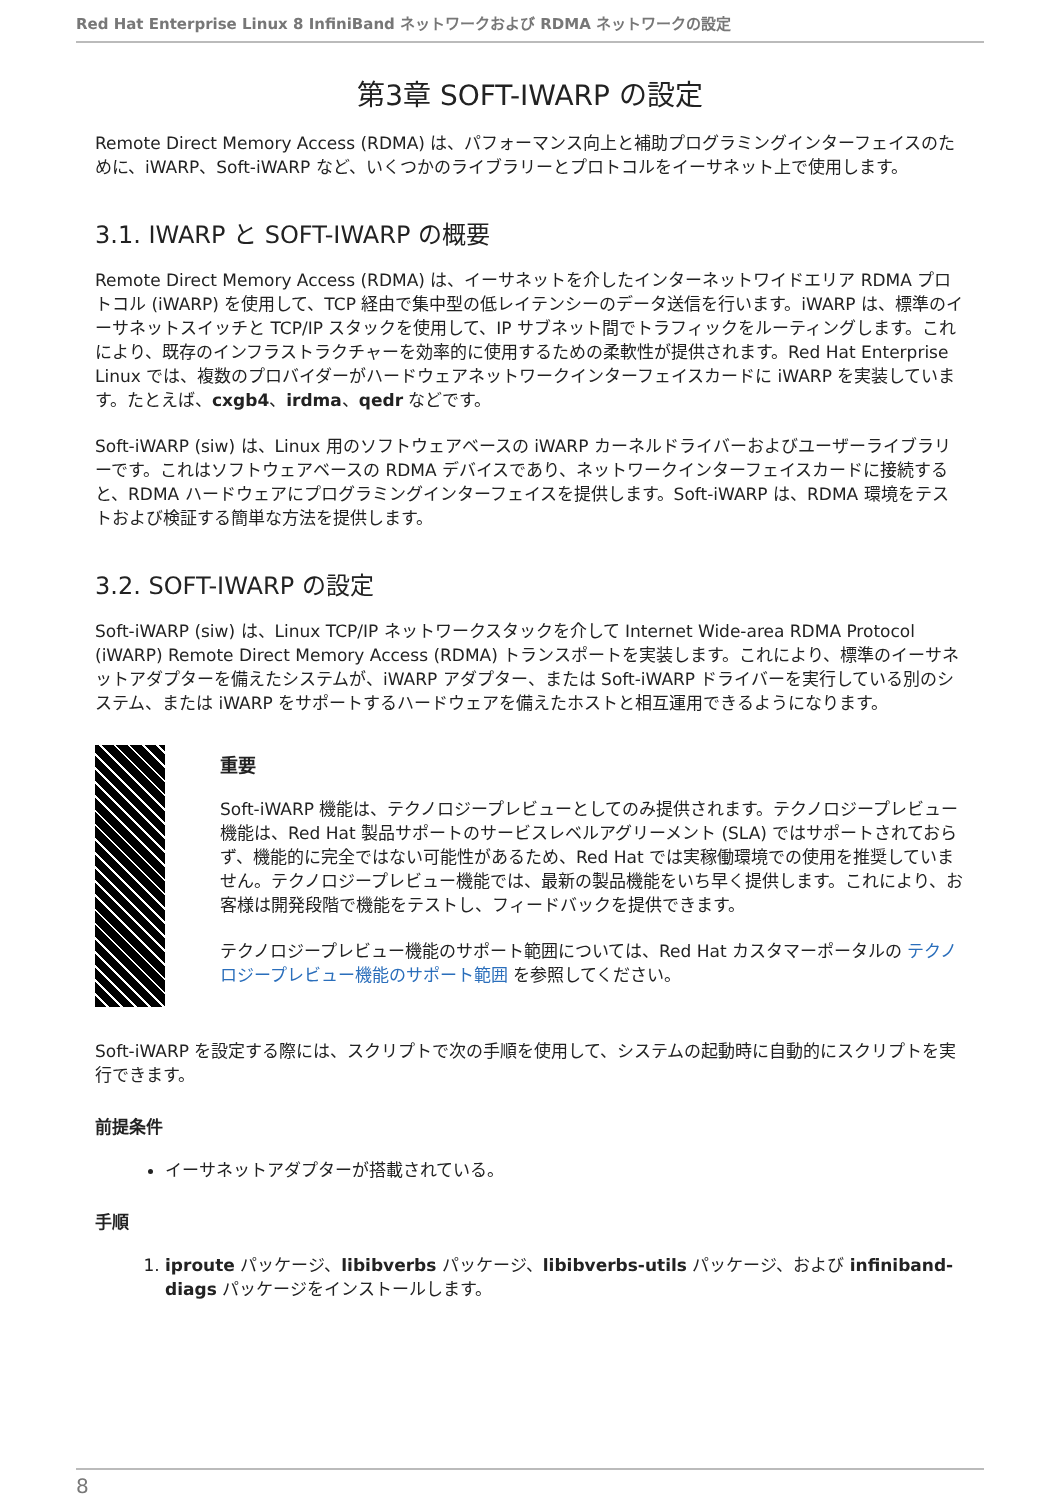Red Hat Enterprise Linux 8 InfiniBand ネットワークおよび RDMA ネットワークの設定
第3章 SOFT-IWARP の設定
Remote Direct Memory Access (RDMA) は、パフォーマンス向上と補助プログラミングインターフェイスのために、iWARP、Soft-iWARP など、いくつかのライブラリーとプロトコルをイーサネット上で使用します。
3.1. IWARP と SOFT-IWARP の概要
Remote Direct Memory Access (RDMA) は、イーサネットを介したインターネットワイドエリア RDMA プロトコル (iWARP) を使用して、TCP 経由で集中型の低レイテンシーのデータ送信を行います。iWARP は、標準のイーサネットスイッチと TCP/IP スタックを使用して、IP サブネット間でトラフィックをルーティングします。これにより、既存のインフラストラクチャーを効率的に使用するための柔軟性が提供されます。Red Hat Enterprise Linux では、複数のプロバイダーがハードウェアネットワークインターフェイスカードに iWARP を実装しています。たとえば、cxgb4、irdma、qedr などです。
Soft-iWARP (siw) は、Linux 用のソフトウェアベースの iWARP カーネルドライバーおよびユーザーライブラリーです。これはソフトウェアベースの RDMA デバイスであり、ネットワークインターフェイスカードに接続すると、RDMA ハードウェアにプログラミングインターフェイスを提供します。Soft-iWARP は、RDMA 環境をテストおよび検証する簡単な方法を提供します。
3.2. SOFT-IWARP の設定
Soft-iWARP (siw) は、Linux TCP/IP ネットワークスタックを介して Internet Wide-area RDMA Protocol (iWARP) Remote Direct Memory Access (RDMA) トランスポートを実装します。これにより、標準のイーサネットアダプターを備えたシステムが、iWARP アダプター、または Soft-iWARP ドライバーを実行している別のシステム、または iWARP をサポートするハードウェアを備えたホストと相互運用できるようになります。
重要
Soft-iWARP 機能は、テクノロジープレビューとしてのみ提供されます。テクノロジープレビュー機能は、Red Hat 製品サポートのサービスレベルアグリーメント (SLA) ではサポートされておらず、機能的に完全ではない可能性があるため、Red Hat では実稼働環境での使用を推奨していません。テクノロジープレビュー機能では、最新の製品機能をいち早く提供します。これにより、お客様は開発段階で機能をテストし、フィードバックを提供できます。
テクノロジープレビュー機能のサポート範囲については、Red Hat カスタマーポータルの テクノロジープレビュー機能のサポート範囲 を参照してください。
Soft-iWARP を設定する際には、スクリプトで次の手順を使用して、システムの起動時に自動的にスクリプトを実行できます。
前提条件
イーサネットアダプターが搭載されている。
手順
1. iproute パッケージ、libibverbs パッケージ、libibverbs-utils パッケージ、および infiniband-diags パッケージをインストールします。
8